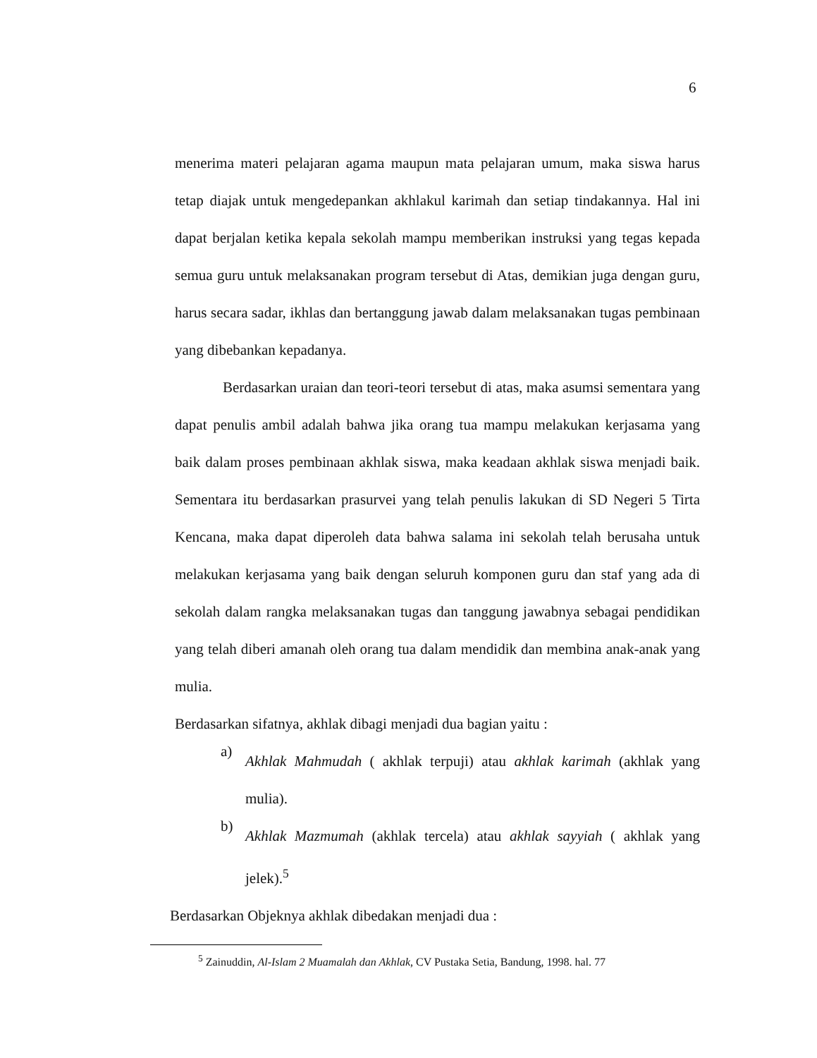6
menerima materi pelajaran agama maupun mata pelajaran umum, maka siswa harus tetap diajak untuk mengedepankan akhlakul karimah dan setiap tindakannya. Hal ini dapat berjalan ketika kepala sekolah mampu memberikan instruksi yang tegas kepada semua guru untuk melaksanakan program tersebut di Atas, demikian juga dengan guru, harus secara sadar, ikhlas dan bertanggung jawab dalam melaksanakan tugas pembinaan yang dibebankan kepadanya.
Berdasarkan uraian dan teori-teori tersebut di atas, maka asumsi sementara yang dapat penulis ambil adalah bahwa jika orang tua mampu melakukan kerjasama yang baik dalam proses pembinaan akhlak siswa, maka keadaan akhlak siswa menjadi baik. Sementara itu berdasarkan prasurvei yang telah penulis lakukan di SD Negeri 5 Tirta Kencana, maka dapat diperoleh data bahwa salama ini sekolah telah berusaha untuk melakukan kerjasama yang baik dengan seluruh komponen guru dan staf yang ada di sekolah dalam rangka melaksanakan tugas dan tanggung jawabnya sebagai pendidikan yang telah diberi amanah oleh orang tua dalam mendidik dan membina anak-anak yang mulia.
Berdasarkan sifatnya, akhlak dibagi menjadi dua bagian yaitu :
a)
Akhlak Mahmudah ( akhlak terpuji) atau akhlak karimah (akhlak yang mulia).
b)
Akhlak Mazmumah (akhlak tercela) atau akhlak sayyiah ( akhlak yang jelek).<sup>5</sup>
Berdasarkan Objeknya akhlak dibedakan menjadi dua :
<sup>5</sup> Zainuddin, Al-Islam 2 Muamalah dan Akhlak, CV Pustaka Setia, Bandung, 1998. hal. 77